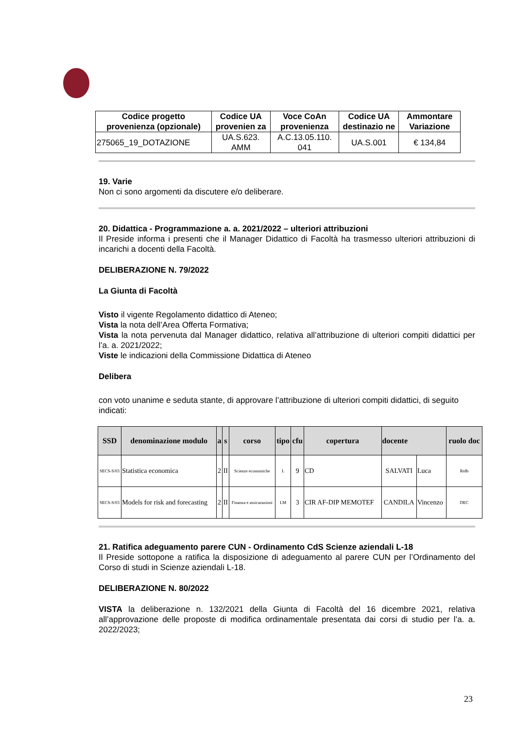| Codice progetto provenienza (opzionale) | Codice UA provenien za | Voce CoAn provenienza | Codice UA destinazio ne | Ammontare Variazione |
| --- | --- | --- | --- | --- |
| 275065_19_DOTAZIONE | UA.S.623. AMM | A.C.13.05.110. 041 | UA.S.001 | € 134,84 |
19. Varie
Non ci sono argomenti da discutere e/o deliberare.
20. Didattica - Programmazione a. a. 2021/2022 – ulteriori attribuzioni
Il Preside informa i presenti che il Manager Didattico di Facoltà ha trasmesso ulteriori attribuzioni di incarichi a docenti della Facoltà.
DELIBERAZIONE N. 79/2022
La Giunta di Facoltà
Visto il vigente Regolamento didattico di Ateneo;
Vista la nota dell’Area Offerta Formativa;
Vista la nota pervenuta dal Manager didattico, relativa all’attribuzione di ulteriori compiti didattici per l’a. a. 2021/2022;
Viste le indicazioni della Commissione Didattica di Ateneo
Delibera
con voto unanime e seduta stante, di approvare l’attribuzione di ulteriori compiti didattici, di seguito indicati:
| SSD | denominazione modulo | a | s | corso | tipo | cfu | copertura | docente | | ruolo doc |
| --- | --- | --- | --- | --- | --- | --- | --- | --- | --- | --- |
| SECS-S/03 | Statistica economica | 2 | II | Scienze economiche | L | 9 | CD | SALVATI | Luca | Rtdb |
| SECS-S/03 | Models for risk and forecasting | 2 | II | Finanza e assicurazioni | LM | 3 | CIR AF-DIP MEMOTEF | CANDILA | Vincenzo | DEC |
21. Ratifica adeguamento parere CUN - Ordinamento CdS Scienze aziendali L-18
Il Preside sottopone a ratifica la disposizione di adeguamento al parere CUN per l’Ordinamento del Corso di studi in Scienze aziendali L-18.
DELIBERAZIONE N. 80/2022
VISTA la deliberazione n. 132/2021 della Giunta di Facoltà del 16 dicembre 2021, relativa all’approvazione delle proposte di modifica ordinamentale presentata dai corsi di studio per l’a. a. 2022/2023;
23